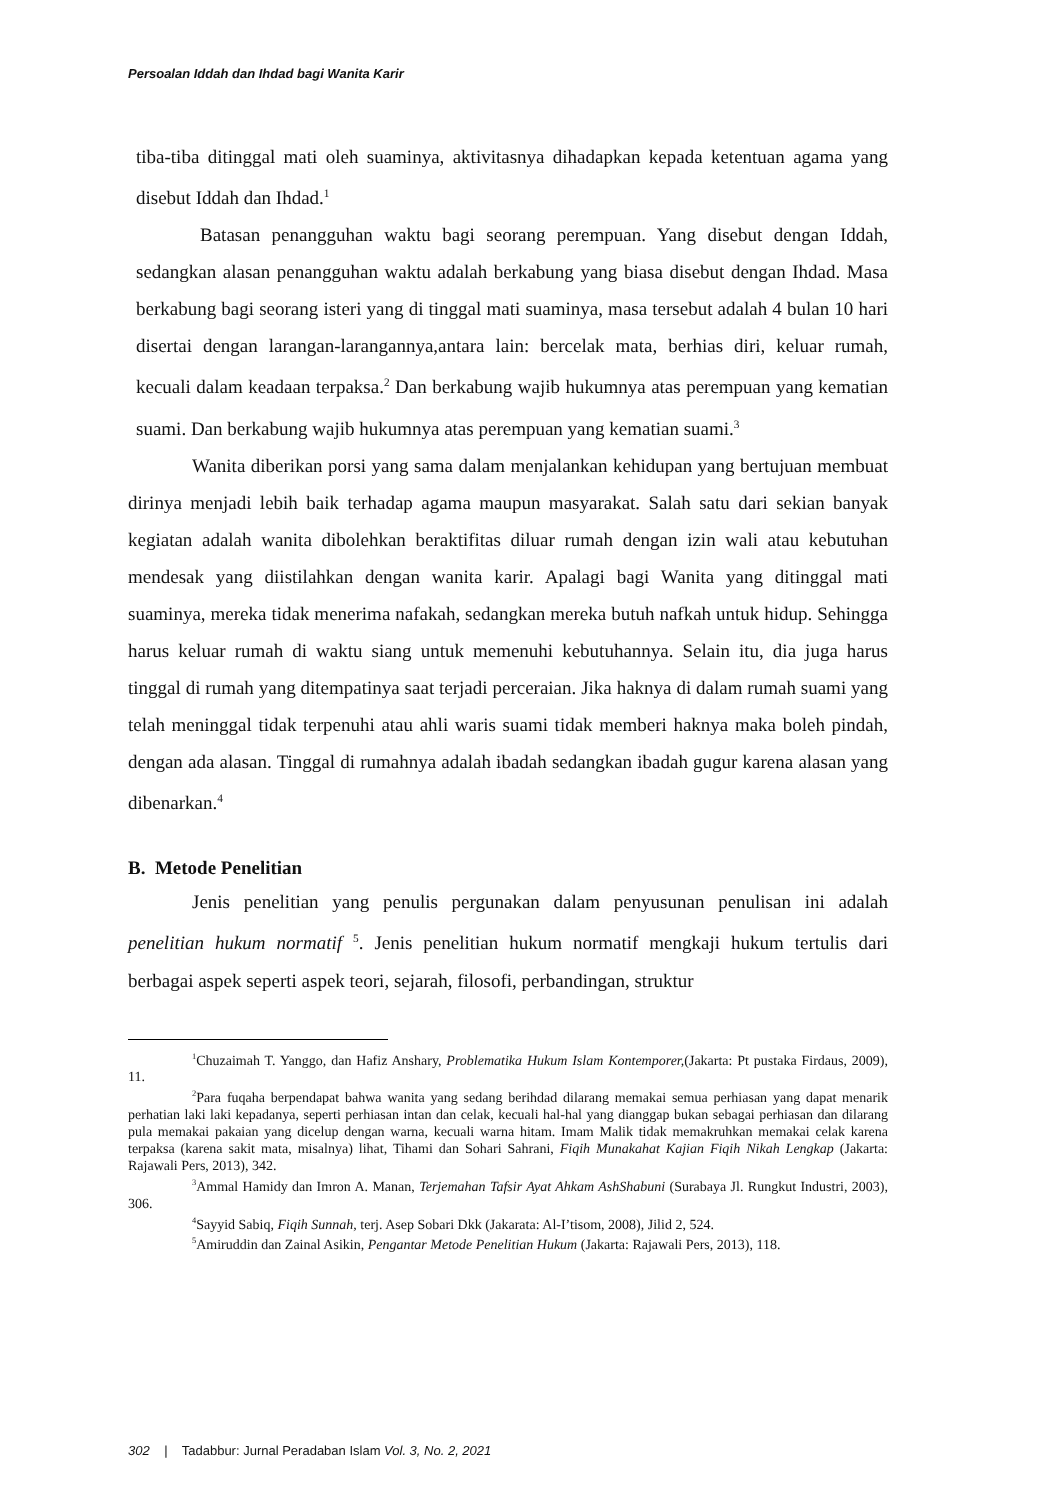Persoalan Iddah dan Ihdad bagi Wanita Karir
tiba-tiba ditinggal mati oleh suaminya, aktivitasnya dihadapkan kepada ketentuan agama yang disebut Iddah dan Ihdad.<sup>1</sup>
Batasan penangguhan waktu bagi seorang perempuan. Yang disebut dengan Iddah, sedangkan alasan penangguhan waktu adalah berkabung yang biasa disebut dengan Ihdad. Masa berkabung bagi seorang isteri yang di tinggal mati suaminya, masa tersebut adalah 4 bulan 10 hari disertai dengan larangan-larangannya,antara lain: bercelak mata, berhias diri, keluar rumah, kecuali dalam keadaan terpaksa.<sup>2</sup> Dan berkabung wajib hukumnya atas perempuan yang kematian suami. Dan berkabung wajib hukumnya atas perempuan yang kematian suami.<sup>3</sup>
Wanita diberikan porsi yang sama dalam menjalankan kehidupan yang bertujuan membuat dirinya menjadi lebih baik terhadap agama maupun masyarakat. Salah satu dari sekian banyak kegiatan adalah wanita dibolehkan beraktifitas diluar rumah dengan izin wali atau kebutuhan mendesak yang diistilahkan dengan wanita karir. Apalagi bagi Wanita yang ditinggal mati suaminya, mereka tidak menerima nafakah, sedangkan mereka butuh nafkah untuk hidup. Sehingga harus keluar rumah di waktu siang untuk memenuhi kebutuhannya. Selain itu, dia juga harus tinggal di rumah yang ditempatinya saat terjadi perceraian. Jika haknya di dalam rumah suami yang telah meninggal tidak terpenuhi atau ahli waris suami tidak memberi haknya maka boleh pindah, dengan ada alasan. Tinggal di rumahnya adalah ibadah sedangkan ibadah gugur karena alasan yang dibenarkan.<sup>4</sup>
B. Metode Penelitian
Jenis penelitian yang penulis pergunakan dalam penyusunan penulisan ini adalah penelitian hukum normatif <sup>5</sup>. Jenis penelitian hukum normatif mengkaji hukum tertulis dari berbagai aspek seperti aspek teori, sejarah, filosofi, perbandingan, struktur
<sup>1</sup> Chuzaimah T. Yanggo, dan Hafiz Anshary, Problematika Hukum Islam Kontemporer,(Jakarta: Pt pustaka Firdaus, 2009), 11.
<sup>2</sup> Para fuqaha berpendapat bahwa wanita yang sedang berihdad dilarang memakai semua perhiasan yang dapat menarik perhatian laki laki kepadanya, seperti perhiasan intan dan celak, kecuali hal-hal yang dianggap bukan sebagai perhiasan dan dilarang pula memakai pakaian yang dicelup dengan warna, kecuali warna hitam. Imam Malik tidak memakruhkan memakai celak karena terpaksa (karena sakit mata, misalnya) lihat, Tihami dan Sohari Sahrani, Fiqih Munakahat Kajian Fiqih Nikah Lengkap (Jakarta: Rajawali Pers, 2013), 342.
<sup>3</sup> Ammal Hamidy dan Imron A. Manan, Terjemahan Tafsir Ayat Ahkam AshShabuni (Surabaya Jl. Rungkut Industri, 2003), 306.
<sup>4</sup> Sayyid Sabiq, Fiqih Sunnah, terj. Asep Sobari Dkk (Jakarata: Al-I’tisom, 2008), Jilid 2, 524.
<sup>5</sup> Amiruddin dan Zainal Asikin, Pengantar Metode Penelitian Hukum (Jakarta: Rajawali Pers, 2013), 118.
302 | Tadabbur: Jurnal Peradaban Islam Vol. 3, No. 2, 2021